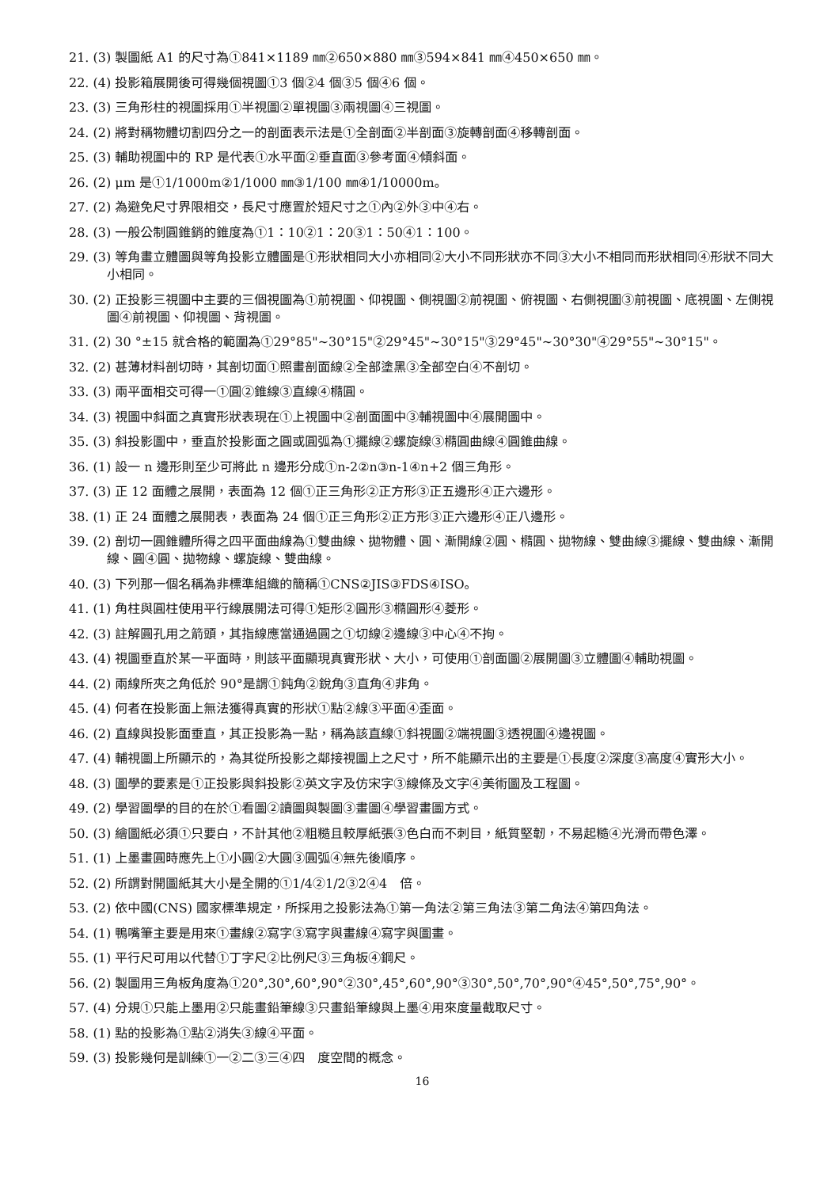21. (3) 製圖紙 A1 的尺寸為①841×1189 ㎜②650×880 ㎜③594×841 ㎜④450×650 ㎜。
22. (4) 投影箱展開後可得幾個視圖①3 個②4 個③5 個④6 個。
23. (3) 三角形柱的視圖採用①半視圖②單視圖③兩視圖④三視圖。
24. (2) 將對稱物體切割四分之一的剖面表示法是①全剖面②半剖面③旋轉剖面④移轉剖面。
25. (3) 輔助視圖中的 RP 是代表①水平面②垂直面③參考面④傾斜面。
26. (2) μm 是①1/1000m②1/1000 ㎜③1/100 ㎜④1/10000m。
27. (2) 為避免尺寸界限相交，長尺寸應置於短尺寸之①內②外③中④右。
28. (3) 一般公制圓錐銷的錐度為①1：10②1：20③1：50④1：100。
29. (3) 等角畫立體圖與等角投影立體圖是①形狀相同大小亦相同②大小不同形狀亦不同③大小不相同而形狀相同④形狀不同大小相同。
30. (2) 正投影三視圖中主要的三個視圖為①前視圖、仰視圖、側視圖②前視圖、俯視圖、右側視圖③前視圖、底視圖、左側視圖④前視圖、仰視圖、背視圖。
31. (2) 30 °±15 就合格的範圍為①29°85"~30°15"②29°45"~30°15"③29°45"~30°30"④29°55"~30°15"。
32. (2) 甚薄材料剖切時，其剖切面①照畫剖面線②全部塗黑③全部空白④不剖切。
33. (3) 兩平面相交可得一①圓②錐線③直線④橢圓。
34. (3) 視圖中斜面之真實形狀表現在①上視圖中②剖面圖中③輔視圖中④展開圖中。
35. (3) 斜投影圖中，垂直於投影面之圓或圓弧為①擺線②螺旋線③橢圓曲線④圓錐曲線。
36. (1) 設一 n 邊形則至少可將此 n 邊形分成①n-2②n③n-1④n+2 個三角形。
37. (3) 正 12 面體之展開，表面為 12 個①正三角形②正方形③正五邊形④正六邊形。
38. (1) 正 24 面體之展開表，表面為 24 個①正三角形②正方形③正六邊形④正八邊形。
39. (2) 剖切一圓錐體所得之四平面曲線為①雙曲線、拋物體、圓、漸開線②圓、橢圓、拋物線、雙曲線③擺線、雙曲線、漸開線、圓④圓、拋物線、螺旋線、雙曲線。
40. (3) 下列那一個名稱為非標準組織的簡稱①CNS②JIS③FDS④ISO。
41. (1) 角柱與圓柱使用平行線展開法可得①矩形②圓形③橢圓形④菱形。
42. (3) 註解圓孔用之箭頭，其指線應當通過圓之①切線②邊線③中心④不拘。
43. (4) 視圖垂直於某一平面時，則該平面顯現真實形狀、大小，可使用①剖面圖②展開圖③立體圖④輔助視圖。
44. (2) 兩線所夾之角低於 90°是謂①鈍角②銳角③直角④非角。
45. (4) 何者在投影面上無法獲得真實的形狀①點②線③平面④歪面。
46. (2) 直線與投影面垂直，其正投影為一點，稱為該直線①斜視圖②端視圖③透視圖④邊視圖。
47. (4) 輔視圖上所顯示的，為其從所投影之鄰接視圖上之尺寸，所不能顯示出的主要是①長度②深度③高度④實形大小。
48. (3) 圖學的要素是①正投影與斜投影②英文字及仿宋字③線條及文字④美術圖及工程圖。
49. (2) 學習圖學的目的在於①看圖②讀圖與製圖③畫圖④學習畫圖方式。
50. (3) 繪圖紙必須①只要白，不計其他②粗糙且較厚紙張③色白而不刺目，紙質堅韌，不易起糙④光滑而帶色澤。
51. (1) 上墨畫圓時應先上①小圓②大圓③圓弧④無先後順序。
52. (2) 所謂對開圖紙其大小是全開的①1/4②1/2③2④4　倍。
53. (2) 依中國(CNS) 國家標準規定，所採用之投影法為①第一角法②第三角法③第二角法④第四角法。
54. (1) 鴨嘴筆主要是用來①畫線②寫字③寫字與畫線④寫字與圖畫。
55. (1) 平行尺可用以代替①丁字尺②比例尺③三角板④鋼尺。
56. (2) 製圖用三角板角度為①20°,30°,60°,90°②30°,45°,60°,90°③30°,50°,70°,90°④45°,50°,75°,90°。
57. (4) 分規①只能上墨用②只能畫鉛筆線③只畫鉛筆線與上墨④用來度量截取尺寸。
58. (1) 點的投影為①點②消失③線④平面。
59. (3) 投影幾何是訓練①一②二③三④四　度空間的概念。
16